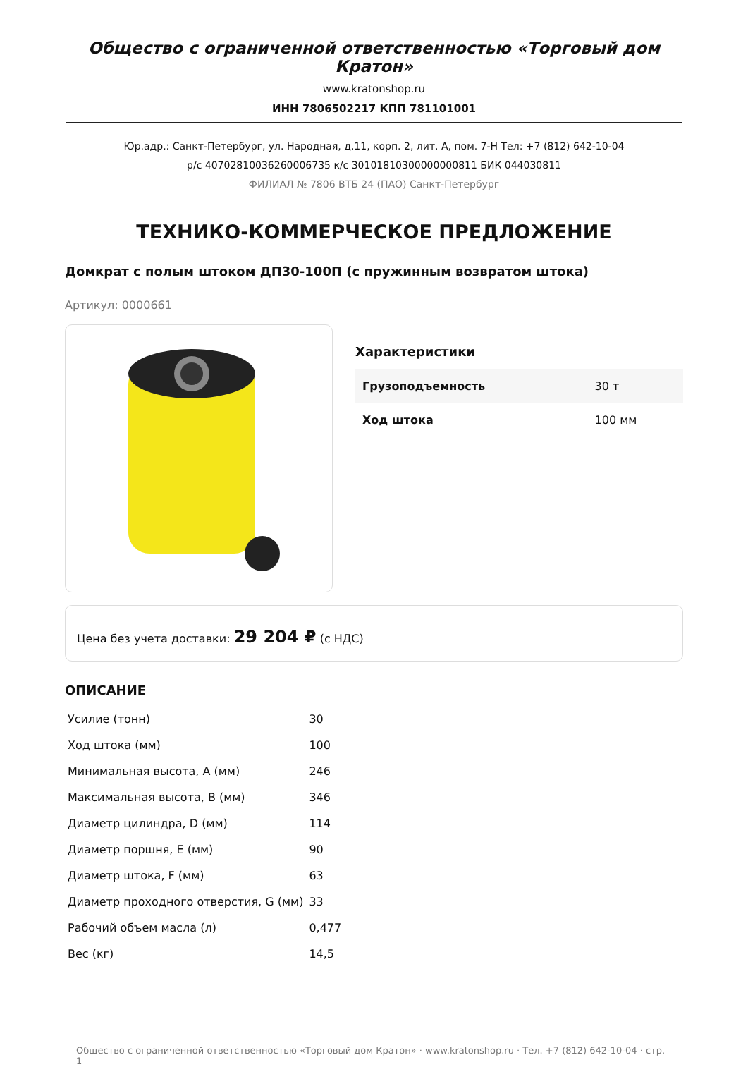Общество с ограниченной ответственностью «Торговый дом Кратон»
www.kratonshop.ru
ИНН 7806502217 КПП 781101001
Юр.адр.: Санкт-Петербург, ул. Народная, д.11, корп. 2, лит. А, пом. 7-Н Тел: +7 (812) 642-10-04
р/с 40702810036260006735 к/с 30101810300000000811 БИК 044030811
ФИЛИАЛ № 7806 ВТБ 24 (ПАО) Санкт-Петербург
ТЕХНИКО-КОММЕРЧЕСКОЕ ПРЕДЛОЖЕНИЕ
Домкрат с полым штоком ДП30-100П (с пружинным возвратом штока)
Артикул: 0000661
Характеристики
| Грузоподъемность | 30 т |
| Ход штока | 100 мм |
Цена без учета доставки: 29 204 ₽ (с НДС)
ОПИСАНИЕ
| Усилие (тонн) | 30 |
| Ход штока (мм) | 100 |
| Минимальная высота, A (мм) | 246 |
| Максимальная высота, B (мм) | 346 |
| Диаметр цилиндра, D (мм) | 114 |
| Диаметр поршня, E (мм) | 90 |
| Диаметр штока, F (мм) | 63 |
| Диаметр проходного отверстия, G (мм) | 33 |
| Рабочий объем масла (л) | 0,477 |
| Вес (кг) | 14,5 |
Общество с ограниченной ответственностью «Торговый дом Кратон» · www.kratonshop.ru · Тел. +7 (812) 642-10-04 · стр. 1